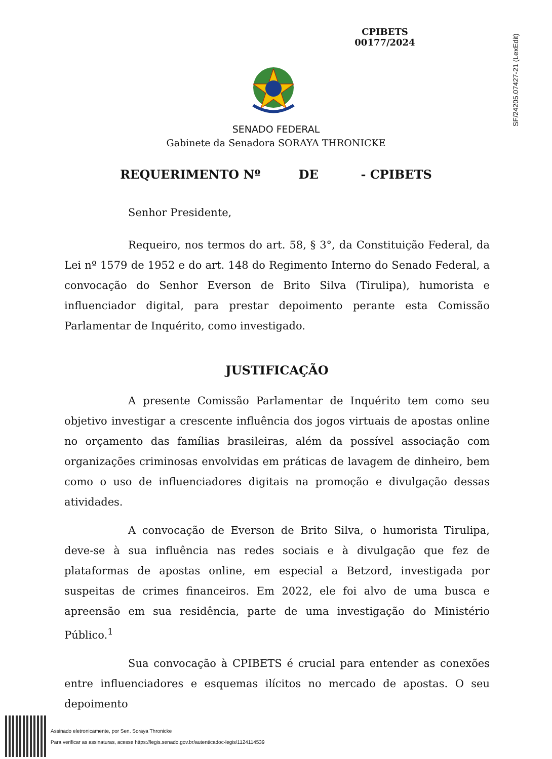CPIBETS
00177/2024
SF/24205.07427-21 (LexEdit)
SENADO FEDERAL
Gabinete da Senadora SORAYA THRONICKE
REQUERIMENTO Nº DE - CPIBETS
Senhor Presidente,
Requeiro, nos termos do art. 58, § 3°, da Constituição Federal, da Lei nº 1579 de 1952 e do art. 148 do Regimento Interno do Senado Federal, a convocação do Senhor Everson de Brito Silva (Tirulipa), humorista e influenciador digital, para prestar depoimento perante esta Comissão Parlamentar de Inquérito, como investigado.
JUSTIFICAÇÃO
A presente Comissão Parlamentar de Inquérito tem como seu objetivo investigar a crescente influência dos jogos virtuais de apostas online no orçamento das famílias brasileiras, além da possível associação com organizações criminosas envolvidas em práticas de lavagem de dinheiro, bem como o uso de influenciadores digitais na promoção e divulgação dessas atividades.
A convocação de Everson de Brito Silva, o humorista Tirulipa, deve-se à sua influência nas redes sociais e à divulgação que fez de plataformas de apostas online, em especial a Betzord, investigada por suspeitas de crimes financeiros. Em 2022, ele foi alvo de uma busca e apreensão em sua residência, parte de uma investigação do Ministério Público.<sup>1</sup>
Sua convocação à CPIBETS é crucial para entender as conexões entre influenciadores e esquemas ilícitos no mercado de apostas. O seu depoimento
Assinado eletronicamente, por Sen. Soraya Thronicke
Para verificar as assinaturas, acesse https://legis.senado.gov.br/autenticadoc-legis/1124114539